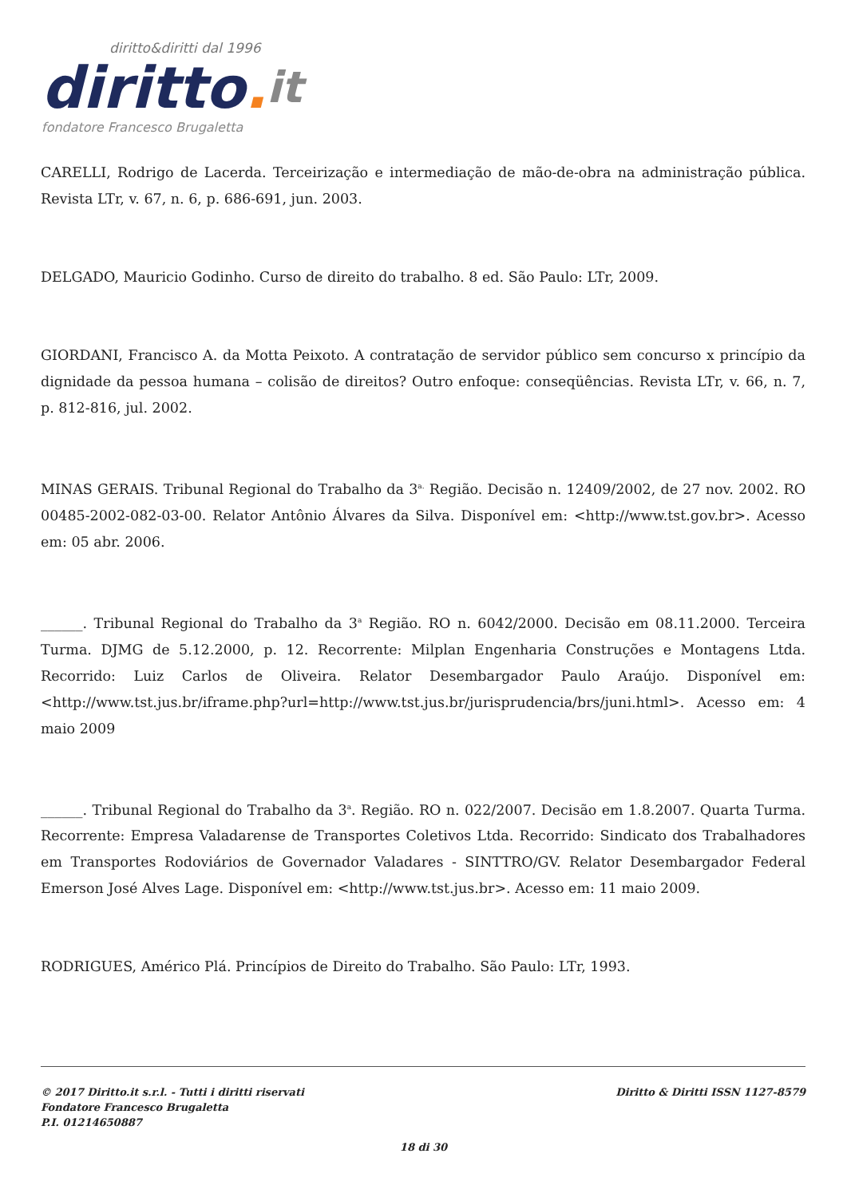diritto&diritti dal 1996
diritto. it
fondatore Francesco Brugaletta
CARELLI, Rodrigo de Lacerda. Terceirização e intermediação de mão-de-obra na administração pública. Revista LTr, v. 67, n. 6, p. 686-691, jun. 2003.
DELGADO, Mauricio Godinho. Curso de direito do trabalho. 8 ed. São Paulo: LTr, 2009.
GIORDANI, Francisco A. da Motta Peixoto. A contratação de servidor público sem concurso x princípio da dignidade da pessoa humana – colisão de direitos? Outro enfoque: conseqüências. Revista LTr, v. 66, n. 7, p. 812-816, jul. 2002.
MINAS GERAIS. Tribunal Regional do Trabalho da 3<sup>a.</sup> Região. Decisão n. 12409/2002, de 27 nov. 2002. RO 00485-2002-082-03-00. Relator Antônio Álvares da Silva. Disponível em: <http://www.tst.gov.br>. Acesso em: 05 abr. 2006.
______. Tribunal Regional do Trabalho da 3<sup>a</sup> Região. RO n. 6042/2000. Decisão em 08.11.2000. Terceira Turma. DJMG de 5.12.2000, p. 12. Recorrente: Milplan Engenharia Construções e Montagens Ltda. Recorrido: Luiz Carlos de Oliveira. Relator Desembargador Paulo Araújo. Disponível em: <http://www.tst.jus.br/iframe.php?url=http://www.tst.jus.br/jurisprudencia/brs/juni.html>. Acesso em: 4 maio 2009
______. Tribunal Regional do Trabalho da 3<sup>a</sup>. Região. RO n. 022/2007. Decisão em 1.8.2007. Quarta Turma. Recorrente: Empresa Valadarense de Transportes Coletivos Ltda. Recorrido: Sindicato dos Trabalhadores em Transportes Rodoviários de Governador Valadares - SINTTRO/GV. Relator Desembargador Federal Emerson José Alves Lage. Disponível em: <http://www.tst.jus.br>. Acesso em: 11 maio 2009.
RODRIGUES, Américo Plá. Princípios de Direito do Trabalho. São Paulo: LTr, 1993.
© 2017 Diritto.it s.r.l. - Tutti i diritti riservati
Fondatore Francesco Brugaletta
P.I. 01214650887
Diritto & Diritti ISSN 1127-8579
18 di 30